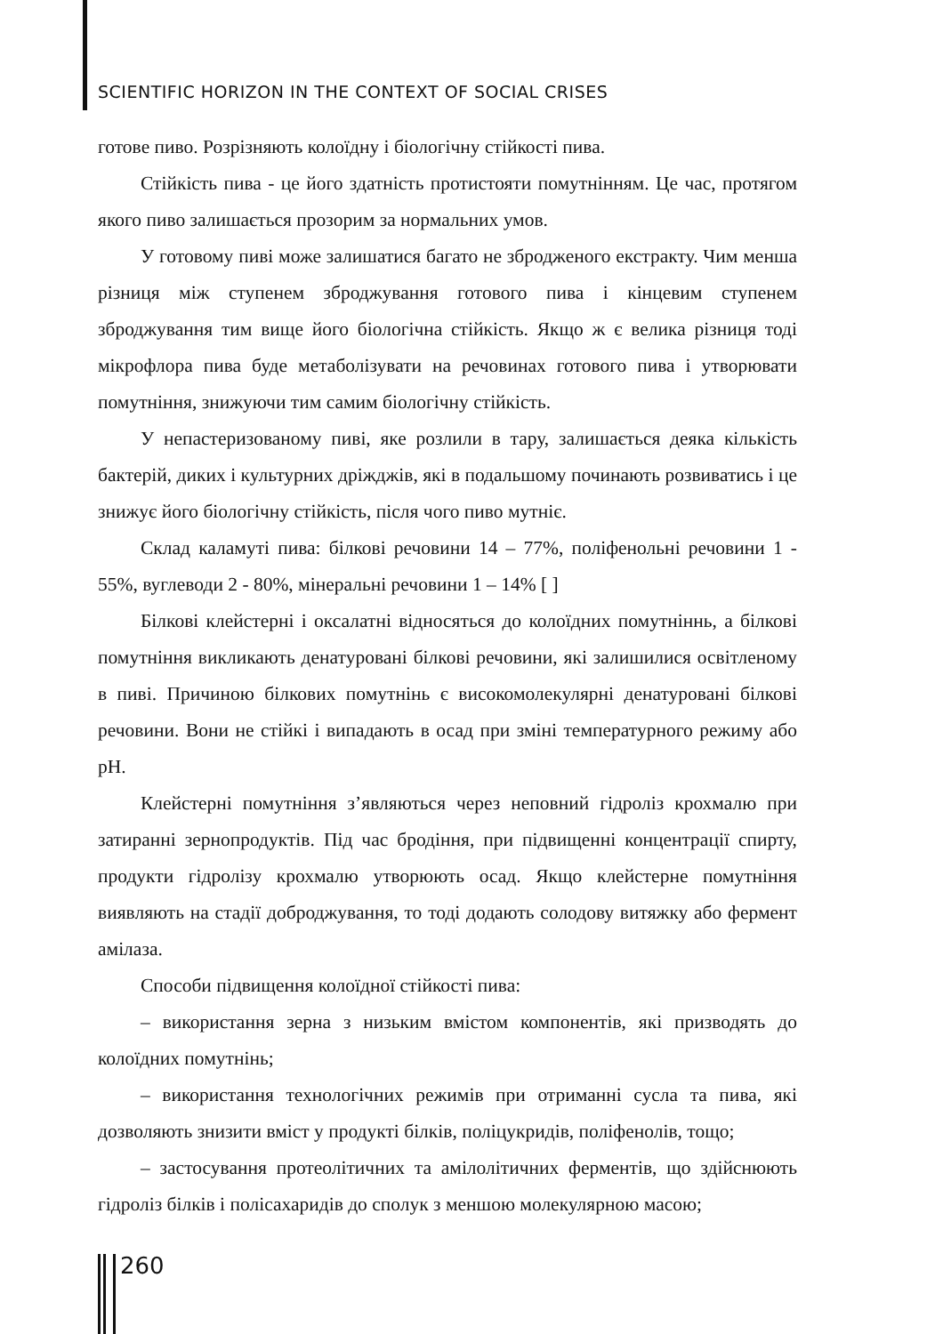SCIENTIFIC HORIZON IN THE CONTEXT OF SOCIAL CRISES
готове пиво. Розрізняють колоїдну і біологічну стійкості пива.
Стійкість пива - це його здатність протистояти помутнінням. Це час, протягом якого пиво залишається прозорим за нормальних умов.
У готовому пиві може залишатися багато не збродженого екстракту. Чим менша різниця між ступенем зброджування готового пива і кінцевим ступенем зброджування тим вище його біологічна стійкість. Якщо ж є велика різниця тоді мікрофлора пива буде метаболізувати на речовинах готового пива і утворювати помутніння, знижуючи тим самим біологічну стійкість.
У непастеризованому пиві, яке розлили в тару, залишається деяка кількість бактерій, диких і культурних дріжджів, які в подальшому починають розвиватись і це знижує його біологічну стійкість, після чого пиво мутніє.
Склад каламуті пива: білкові речовини 14 – 77%, поліфенольні речовини 1 - 55%, вуглеводи 2 - 80%, мінеральні речовини 1 – 14% [ ]
Білкові клейстерні і оксалатні відносяться до колоїдних помутніннь, а білкові помутніння викликають денатуровані білкові речовини, які залишилися освітленому в пиві. Причиною білкових помутнінь є високомолекулярні денатуровані білкові речовини. Вони не стійкі і випадають в осад при зміні температурного режиму або pH.
Клейстерні помутніння з’являються через неповний гідроліз крохмалю при затиранні зернопродуктів. Під час бродіння, при підвищенні концентрації спирту, продукти гідролізу крохмалю утворюють осад. Якщо клейстерне помутніння виявляють на стадії доброджування, то тоді додають солодову витяжку або фермент амілаза.
Способи підвищення колоїдної стійкості пива:
– використання зерна з низьким вмістом компонентів, які призводять до колоїдних помутнінь;
– використання технологічних режимів при отриманні сусла та пива, які дозволяють знизити вміст у продукті білків, поліцукридів, поліфенолів, тощо;
– застосування протеолітичних та амілолітичних ферментів, що здійснюють гідроліз білків і полісахаридів до сполук з меншою молекулярною масою;
260